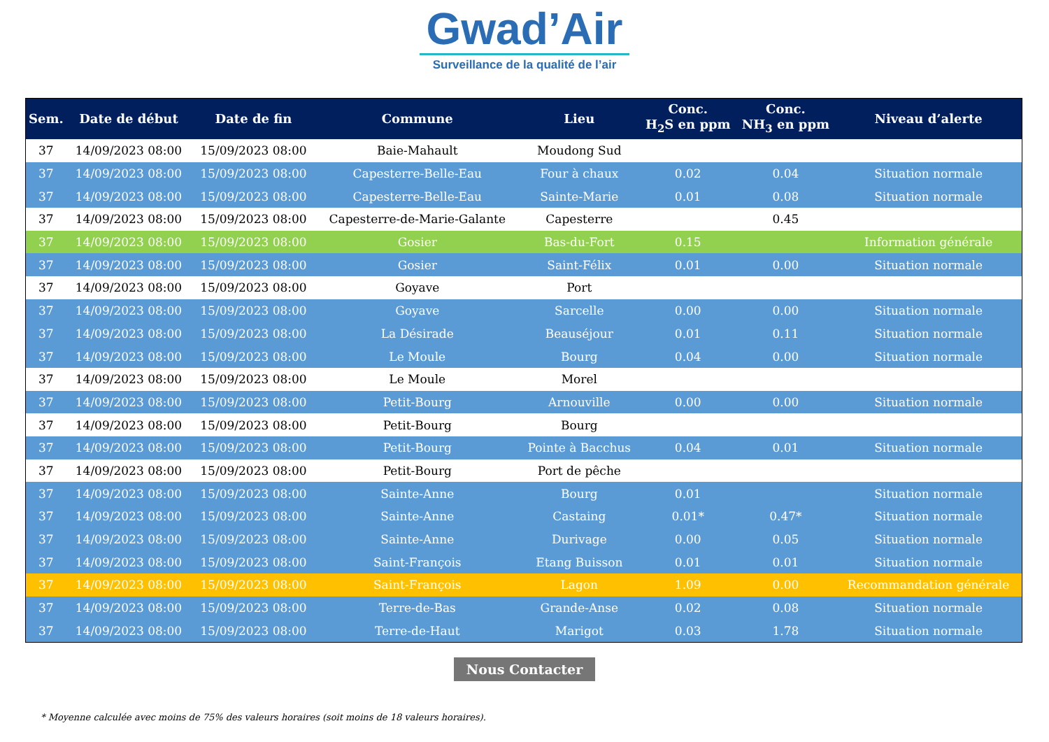Gwad’Air
Surveillance de la qualité de l’air
| Sem. | Date de début | Date de fin | Commune | Lieu | Conc. H<sub>2</sub>S en ppm | Conc. NH<sub>3</sub> en ppm | Niveau d’alerte |
| --- | --- | --- | --- | --- | --- | --- | --- |
| 37 | 14/09/2023 08:00 | 15/09/2023 08:00 | Baie-Mahault | Moudong Sud | | | |
| 37 | 14/09/2023 08:00 | 15/09/2023 08:00 | Capesterre-Belle-Eau | Four à chaux | 0.02 | 0.04 | Situation normale |
| 37 | 14/09/2023 08:00 | 15/09/2023 08:00 | Capesterre-Belle-Eau | Sainte-Marie | 0.01 | 0.08 | Situation normale |
| 37 | 14/09/2023 08:00 | 15/09/2023 08:00 | Capesterre-de-Marie-Galante | Capesterre | | 0.45 | |
| 37 | 14/09/2023 08:00 | 15/09/2023 08:00 | Gosier | Bas-du-Fort | 0.15 | | Information générale |
| 37 | 14/09/2023 08:00 | 15/09/2023 08:00 | Gosier | Saint-Félix | 0.01 | 0.00 | Situation normale |
| 37 | 14/09/2023 08:00 | 15/09/2023 08:00 | Goyave | Port | | | |
| 37 | 14/09/2023 08:00 | 15/09/2023 08:00 | Goyave | Sarcelle | 0.00 | 0.00 | Situation normale |
| 37 | 14/09/2023 08:00 | 15/09/2023 08:00 | La Désirade | Beauséjour | 0.01 | 0.11 | Situation normale |
| 37 | 14/09/2023 08:00 | 15/09/2023 08:00 | Le Moule | Bourg | 0.04 | 0.00 | Situation normale |
| 37 | 14/09/2023 08:00 | 15/09/2023 08:00 | Le Moule | Morel | | | |
| 37 | 14/09/2023 08:00 | 15/09/2023 08:00 | Petit-Bourg | Arnouville | 0.00 | 0.00 | Situation normale |
| 37 | 14/09/2023 08:00 | 15/09/2023 08:00 | Petit-Bourg | Bourg | | | |
| 37 | 14/09/2023 08:00 | 15/09/2023 08:00 | Petit-Bourg | Pointe à Bacchus | 0.04 | 0.01 | Situation normale |
| 37 | 14/09/2023 08:00 | 15/09/2023 08:00 | Petit-Bourg | Port de pêche | | | |
| 37 | 14/09/2023 08:00 | 15/09/2023 08:00 | Sainte-Anne | Bourg | 0.01 | | Situation normale |
| 37 | 14/09/2023 08:00 | 15/09/2023 08:00 | Sainte-Anne | Castaing | 0.01* | 0.47* | Situation normale |
| 37 | 14/09/2023 08:00 | 15/09/2023 08:00 | Sainte-Anne | Durivage | 0.00 | 0.05 | Situation normale |
| 37 | 14/09/2023 08:00 | 15/09/2023 08:00 | Saint-François | Etang Buisson | 0.01 | 0.01 | Situation normale |
| 37 | 14/09/2023 08:00 | 15/09/2023 08:00 | Saint-François | Lagon | 1.09 | 0.00 | Recommandation générale |
| 37 | 14/09/2023 08:00 | 15/09/2023 08:00 | Terre-de-Bas | Grande-Anse | 0.02 | 0.08 | Situation normale |
| 37 | 14/09/2023 08:00 | 15/09/2023 08:00 | Terre-de-Haut | Marigot | 0.03 | 1.78 | Situation normale |
Nous Contacter
* Moyenne calculée avec moins de 75% des valeurs horaires (soit moins de 18 valeurs horaires).